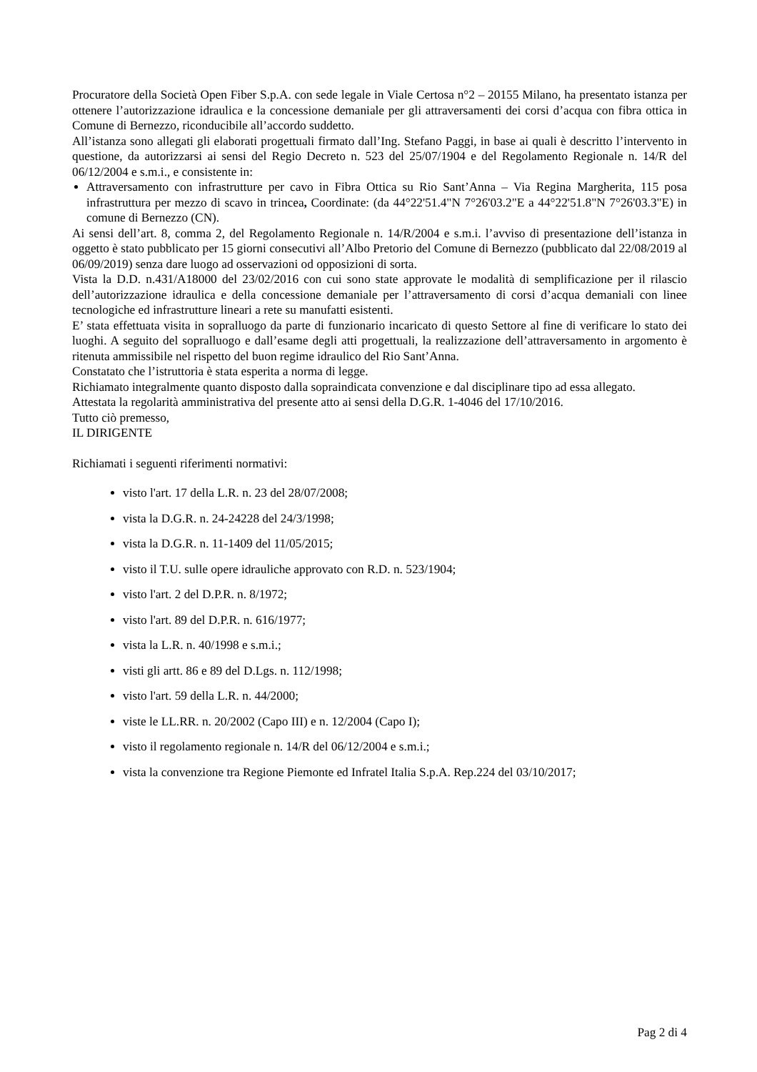Procuratore della Società Open Fiber S.p.A. con sede legale in Viale Certosa n°2 – 20155 Milano, ha presentato istanza per ottenere l’autorizzazione idraulica e la concessione demaniale per gli attraversamenti dei corsi d’acqua con fibra ottica in Comune di Bernezzo, riconducibile all’accordo suddetto.
All’istanza sono allegati gli elaborati progettuali firmato dall’Ing. Stefano Paggi, in base ai quali è descritto l’intervento in questione, da autorizzarsi ai sensi del Regio Decreto n. 523 del 25/07/1904 e del Regolamento Regionale n. 14/R del 06/12/2004 e s.m.i., e consistente in:
Attraversamento con infrastrutture per cavo in Fibra Ottica su Rio Sant’Anna – Via Regina Margherita, 115 posa infrastruttura per mezzo di scavo in trincea, Coordinate: (da 44°22'51.4"N 7°26'03.2"E a 44°22'51.8"N 7°26'03.3"E) in comune di Bernezzo (CN).
Ai sensi dell’art. 8, comma 2, del Regolamento Regionale n. 14/R/2004 e s.m.i. l’avviso di presentazione dell’istanza in oggetto è stato pubblicato per 15 giorni consecutivi all’Albo Pretorio del Comune di Bernezzo (pubblicato dal 22/08/2019 al 06/09/2019) senza dare luogo ad osservazioni od opposizioni di sorta.
Vista la D.D. n.431/A18000 del 23/02/2016 con cui sono state approvate le modalità di semplificazione per il rilascio dell’autorizzazione idraulica e della concessione demaniale per l’attraversamento di corsi d’acqua demaniali con linee tecnologiche ed infrastrutture lineari a rete su manufatti esistenti.
E’ stata effettuata visita in sopralluogo da parte di funzionario incaricato di questo Settore al fine di verificare lo stato dei luoghi. A seguito del sopralluogo e dall’esame degli atti progettuali, la realizzazione dell’attraversamento in argomento è ritenuta ammissibile nel rispetto del buon regime idraulico del Rio Sant’Anna.
Constatato che l’istruttoria è stata esperita a norma di legge.
Richiamato integralmente quanto disposto dalla sopraindicata convenzione e dal disciplinare tipo ad essa allegato.
Attestata la regolarità amministrativa del presente atto ai sensi della D.G.R. 1-4046 del 17/10/2016.
Tutto ciò premesso,
IL DIRIGENTE
Richiamati i seguenti riferimenti normativi:
visto l'art. 17 della L.R. n. 23 del 28/07/2008;
vista la D.G.R. n. 24-24228 del 24/3/1998;
vista la D.G.R. n. 11-1409 del 11/05/2015;
visto il T.U. sulle opere idrauliche approvato con R.D. n. 523/1904;
visto l'art. 2 del D.P.R. n. 8/1972;
visto l'art. 89 del D.P.R. n. 616/1977;
vista la L.R. n. 40/1998 e s.m.i.;
visti gli artt. 86 e 89 del D.Lgs. n. 112/1998;
visto l'art. 59 della L.R. n. 44/2000;
viste le LL.RR. n. 20/2002 (Capo III) e n. 12/2004 (Capo I);
visto il regolamento regionale n. 14/R del 06/12/2004 e s.m.i.;
vista la convenzione tra Regione Piemonte ed Infratel Italia S.p.A. Rep.224 del 03/10/2017;
Pag 2 di 4